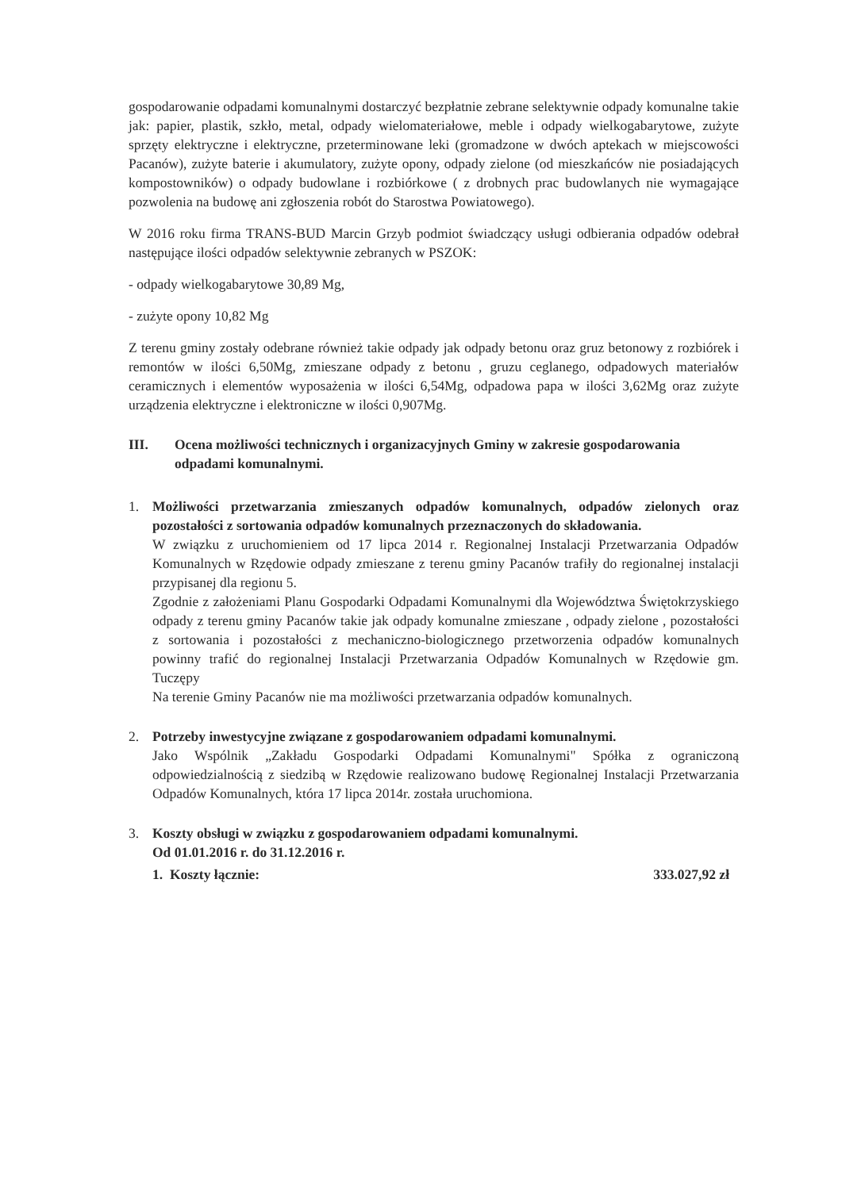gospodarowanie odpadami komunalnymi dostarczyć bezpłatnie zebrane selektywnie odpady komunalne takie jak: papier, plastik, szkło, metal, odpady wielomateriałowe, meble i odpady wielkogabarytowe, zużyte sprzęty elektryczne i elektryczne, przeterminowane leki (gromadzone w dwóch aptekach w miejscowości Pacanów), zużyte baterie i akumulatory, zużyte opony, odpady zielone (od mieszkańców nie posiadających kompostowników) o odpady budowlane i rozbiórkowe ( z drobnych prac budowlanych nie wymagające pozwolenia na budowę ani zgłoszenia robót do Starostwa Powiatowego).
W 2016 roku firma TRANS-BUD Marcin Grzyb podmiot świadczący usługi odbierania odpadów odebrał następujące ilości odpadów selektywnie zebranych w PSZOK:
- odpady wielkogabarytowe 30,89 Mg,
- zużyte opony 10,82 Mg
Z terenu gminy zostały odebrane również takie odpady jak odpady betonu oraz gruz betonowy z rozbiórek i remontów w ilości 6,50Mg, zmieszane odpady z betonu , gruzu ceglanego, odpadowych materiałów ceramicznych i elementów wyposażenia w ilości 6,54Mg, odpadowa papa w ilości 3,62Mg oraz zużyte urządzenia elektryczne i elektroniczne w ilości 0,907Mg.
III. Ocena możliwości technicznych i organizacyjnych Gminy w zakresie gospodarowania odpadami komunalnymi.
1. Możliwości przetwarzania zmieszanych odpadów komunalnych, odpadów zielonych oraz pozostałości z sortowania odpadów komunalnych przeznaczonych do składowania.
W związku z uruchomieniem od 17 lipca 2014 r. Regionalnej Instalacji Przetwarzania Odpadów Komunalnych w Rzędowie odpady zmieszane z terenu gminy Pacanów trafiły do regionalnej instalacji przypisanej dla regionu 5.
Zgodnie z założeniami Planu Gospodarki Odpadami Komunalnymi dla Województwa Świętokrzyskiego odpady z terenu gminy Pacanów takie jak odpady komunalne zmieszane , odpady zielone , pozostałości z sortowania i pozostałości z mechaniczno-biologicznego przetworzenia odpadów komunalnych powinny trafić do regionalnej Instalacji Przetwarzania Odpadów Komunalnych w Rzędowie gm. Tuczępy
Na terenie Gminy Pacanów nie ma możliwości przetwarzania odpadów komunalnych.
2. Potrzeby inwestycyjne związane z gospodarowaniem odpadami komunalnymi.
Jako Wspólnik „Zakładu Gospodarki Odpadami Komunalnymi" Spółka z ograniczoną odpowiedzialnością z siedzibą w Rzędowie realizowano budowę Regionalnej Instalacji Przetwarzania Odpadów Komunalnych, która 17 lipca 2014r. została uruchomiona.
3. Koszty obsługi w związku z gospodarowaniem odpadami komunalnymi.
Od 01.01.2016 r. do 31.12.2016 r.
1. Koszty łącznie: 333.027,92 zł